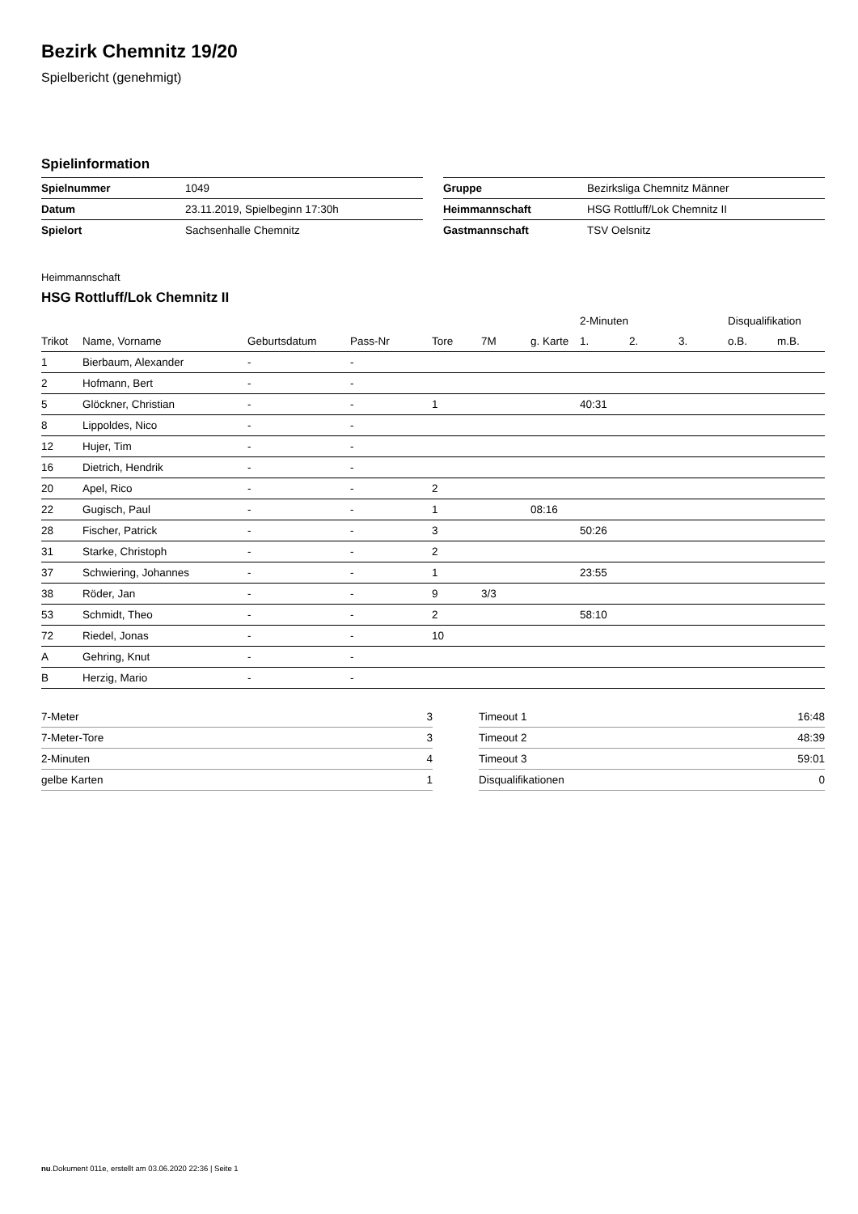Bezirk Chemnitz 19/20
Spielbericht (genehmigt)
Spielinformation
| Spielnummer | 1049 |
| Datum | 23.11.2019, Spielbeginn 17:30h |
| Spielort | Sachsenhalle Chemnitz |
| Gruppe | Bezirksliga Chemnitz Männer |
| Heimmannschaft | HSG Rottluff/Lok Chemnitz II |
| Gastmannschaft | TSV Oelsnitz |
Heimmannschaft
HSG Rottluff/Lok Chemnitz II
| | | | | | | | 2-Minuten | | | Disqualifikation | |
| --- | --- | --- | --- | --- | --- | --- | --- | --- | --- | --- | --- |
| Trikot | Name, Vorname | Geburtsdatum | Pass-Nr | Tore | 7M | g. Karte | 1. | 2. | 3. | o.B. | m.B. |
| 1 | Bierbaum, Alexander | - | - | | | | | | | | |
| 2 | Hofmann, Bert | - | - | | | | | | | | |
| 5 | Glöckner, Christian | - | - | 1 | | | 40:31 | | | | |
| 8 | Lippoldes, Nico | - | - | | | | | | | | |
| 12 | Hujer, Tim | - | - | | | | | | | | |
| 16 | Dietrich, Hendrik | - | - | | | | | | | | |
| 20 | Apel, Rico | - | - | 2 | | | | | | | |
| 22 | Gugisch, Paul | - | - | 1 | | 08:16 | | | | | |
| 28 | Fischer, Patrick | - | - | 3 | | | 50:26 | | | | |
| 31 | Starke, Christoph | - | - | 2 | | | | | | | |
| 37 | Schwiering, Johannes | - | - | 1 | | | 23:55 | | | | |
| 38 | Röder, Jan | - | - | 9 | 3/3 | | | | | | |
| 53 | Schmidt, Theo | - | - | 2 | | | 58:10 | | | | |
| 72 | Riedel, Jonas | - | - | 10 | | | | | | | |
| A | Gehring, Knut | - | - | | | | | | | | |
| B | Herzig, Mario | - | - | | | | | | | | |
| 7-Meter | 3 |
| 7-Meter-Tore | 3 |
| 2-Minuten | 4 |
| gelbe Karten | 1 |
| Timeout 1 | 16:48 |
| Timeout 2 | 48:39 |
| Timeout 3 | 59:01 |
| Disqualifikationen | 0 |
nu.Dokument 011e, erstellt am 03.06.2020 22:36 | Seite 1